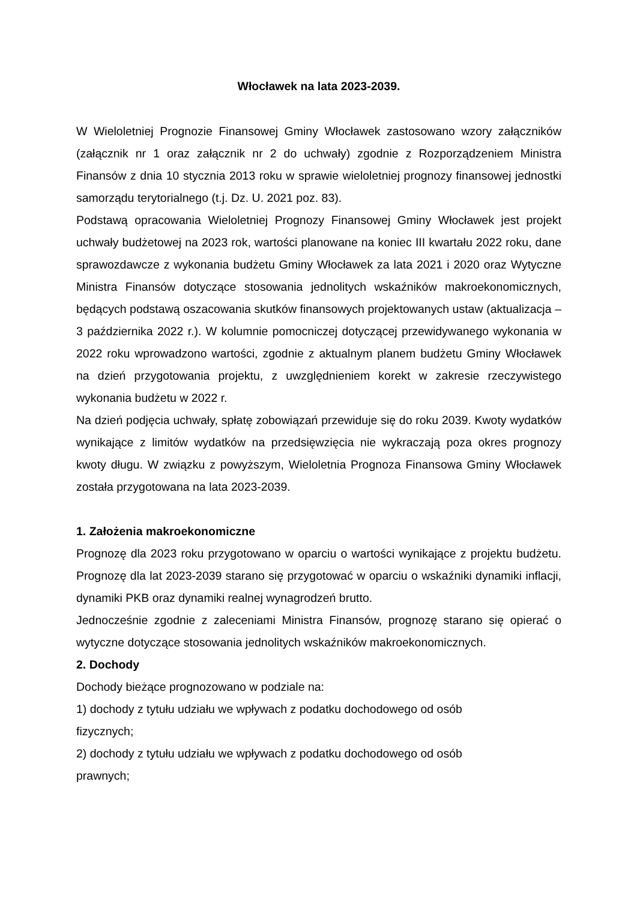Włocławek na lata 2023-2039.
W Wieloletniej Prognozie Finansowej Gminy Włocławek zastosowano wzory załączników (załącznik nr 1 oraz załącznik nr 2 do uchwały) zgodnie z Rozporządzeniem Ministra Finansów z dnia 10 stycznia 2013 roku w sprawie wieloletniej prognozy finansowej jednostki samorządu terytorialnego (t.j. Dz. U. 2021 poz. 83).
Podstawą opracowania Wieloletniej Prognozy Finansowej Gminy Włocławek jest projekt uchwały budżetowej na 2023 rok, wartości planowane na koniec III kwartału 2022 roku, dane sprawozdawcze z wykonania budżetu Gminy Włocławek za lata 2021 i 2020 oraz Wytyczne Ministra Finansów dotyczące stosowania jednolitych wskaźników makroekonomicznych, będących podstawą oszacowania skutków finansowych projektowanych ustaw (aktualizacja – 3 października 2022 r.). W kolumnie pomocniczej dotyczącej przewidywanego wykonania w 2022 roku wprowadzono wartości, zgodnie z aktualnym planem budżetu Gminy Włocławek na dzień przygotowania projektu, z uwzględnieniem korekt w zakresie rzeczywistego wykonania budżetu w 2022 r.
Na dzień podjęcia uchwały, spłatę zobowiązań przewiduje się do roku 2039. Kwoty wydatków wynikające z limitów wydatków na przedsięwzięcia nie wykraczają poza okres prognozy kwoty długu. W związku z powyższym, Wieloletnia Prognoza Finansowa Gminy Włocławek została przygotowana na lata 2023-2039.
1. Założenia makroekonomiczne
Prognozę dla 2023 roku przygotowano w oparciu o wartości wynikające z projektu budżetu. Prognozę dla lat 2023-2039 starano się przygotować w oparciu o wskaźniki dynamiki inflacji, dynamiki PKB oraz dynamiki realnej wynagrodzeń brutto.
Jednocześnie zgodnie z zaleceniami Ministra Finansów, prognozę starano się opierać o wytyczne dotyczące stosowania jednolitych wskaźników makroekonomicznych.
2. Dochody
Dochody bieżące prognozowano w podziale na:
1) dochody z tytułu udziału we wpływach z podatku dochodowego od osób
fizycznych;
2) dochody z tytułu udziału we wpływach z podatku dochodowego od osób
prawnych;